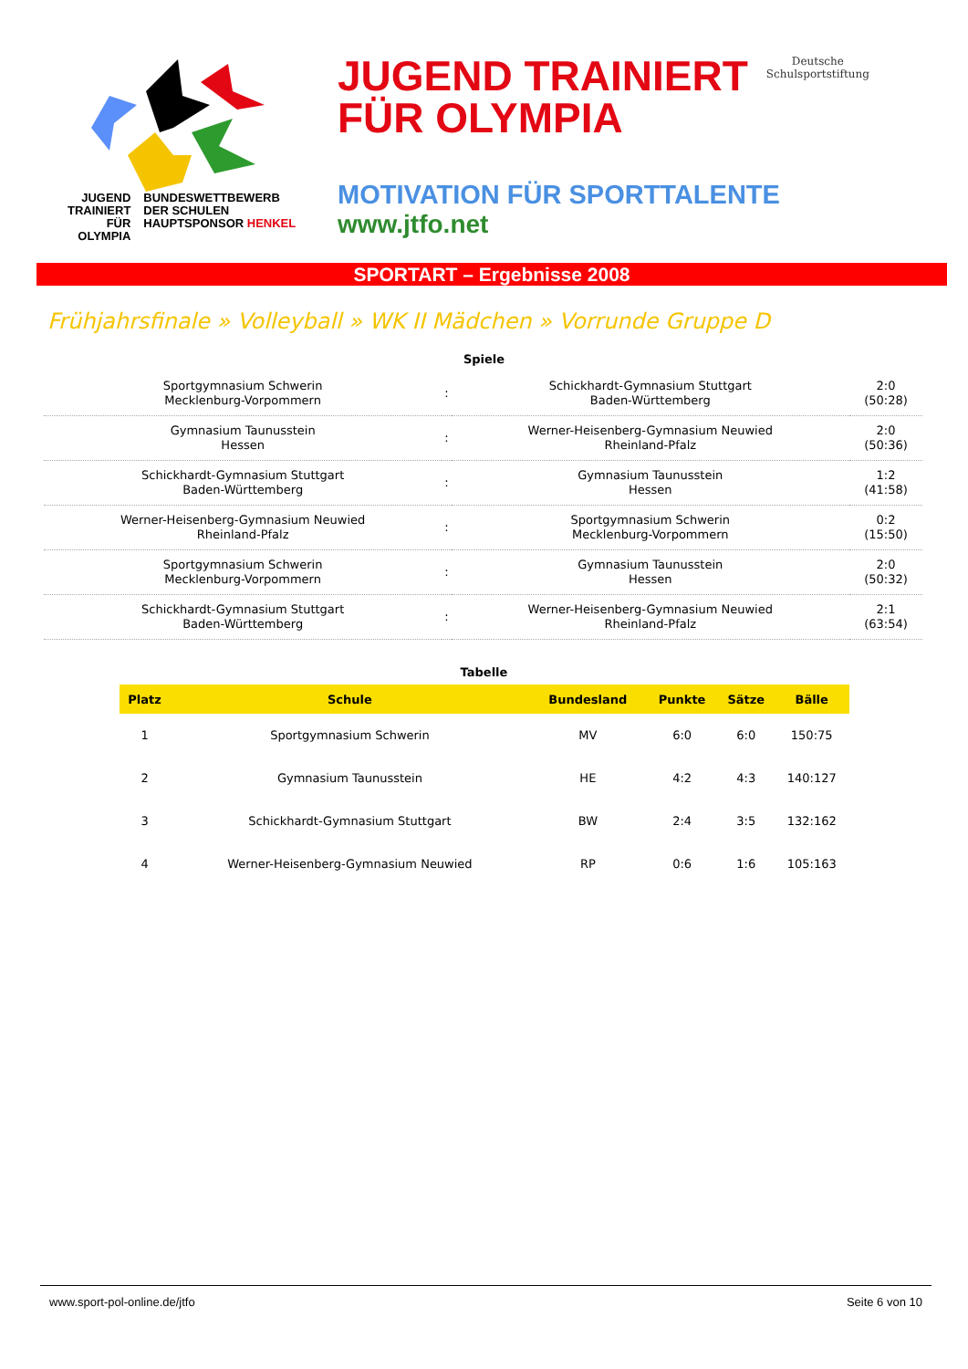JUGEND
TRAINIERT
FÜR
OLYMPIA
BUNDESWETTBEWERB
DER SCHULEN
HAUPTSPONSOR HENKEL
JUGEND TRAINIERT
FÜR OLYMPIA
Deutsche
Schulsportstiftung
MOTIVATION FÜR SPORTTALENTE
www.jtfo.net
SPORTART – Ergebnisse 2008
Frühjahrsfinale » Volleyball » WK II Mädchen » Vorrunde Gruppe D
Spiele
| Sportgymnasium Schwerin Mecklenburg-Vorpommern | : | Schickhardt-Gymnasium Stuttgart Baden-Württemberg | 2:0 (50:28) |
| Gymnasium Taunusstein Hessen | : | Werner-Heisenberg-Gymnasium Neuwied Rheinland-Pfalz | 2:0 (50:36) |
| Schickhardt-Gymnasium Stuttgart Baden-Württemberg | : | Gymnasium Taunusstein Hessen | 1:2 (41:58) |
| Werner-Heisenberg-Gymnasium Neuwied Rheinland-Pfalz | : | Sportgymnasium Schwerin Mecklenburg-Vorpommern | 0:2 (15:50) |
| Sportgymnasium Schwerin Mecklenburg-Vorpommern | : | Gymnasium Taunusstein Hessen | 2:0 (50:32) |
| Schickhardt-Gymnasium Stuttgart Baden-Württemberg | : | Werner-Heisenberg-Gymnasium Neuwied Rheinland-Pfalz | 2:1 (63:54) |
Tabelle
| Platz | Schule | Bundesland | Punkte | Sätze | Bälle |
| --- | --- | --- | --- | --- | --- |
| 1 | Sportgymnasium Schwerin | MV | 6:0 | 6:0 | 150:75 |
| 2 | Gymnasium Taunusstein | HE | 4:2 | 4:3 | 140:127 |
| 3 | Schickhardt-Gymnasium Stuttgart | BW | 2:4 | 3:5 | 132:162 |
| 4 | Werner-Heisenberg-Gymnasium Neuwied | RP | 0:6 | 1:6 | 105:163 |
www.sport-pol-online.de/jtfo Seite 6 von 10